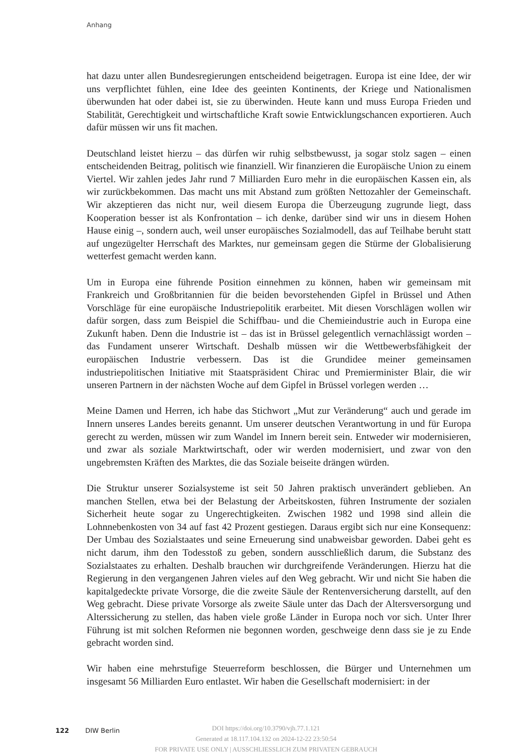Anhang
hat dazu unter allen Bundesregierungen entscheidend beigetragen. Europa ist eine Idee, der wir uns verpflichtet fühlen, eine Idee des geeinten Kontinents, der Kriege und Nationalismen überwunden hat oder dabei ist, sie zu überwinden. Heute kann und muss Europa Frieden und Stabilität, Gerechtigkeit und wirtschaftliche Kraft sowie Entwicklungschancen exportieren. Auch dafür müssen wir uns fit machen.
Deutschland leistet hierzu – das dürfen wir ruhig selbstbewusst, ja sogar stolz sagen – einen entscheidenden Beitrag, politisch wie finanziell. Wir finanzieren die Europäische Union zu einem Viertel. Wir zahlen jedes Jahr rund 7 Milliarden Euro mehr in die europäischen Kassen ein, als wir zurückbekommen. Das macht uns mit Abstand zum größten Nettozahler der Gemeinschaft. Wir akzeptieren das nicht nur, weil diesem Europa die Überzeugung zugrunde liegt, dass Kooperation besser ist als Konfrontation – ich denke, darüber sind wir uns in diesem Hohen Hause einig –, sondern auch, weil unser europäisches Sozialmodell, das auf Teilhabe beruht statt auf ungezügelter Herrschaft des Marktes, nur gemeinsam gegen die Stürme der Globalisierung wetterfest gemacht werden kann.
Um in Europa eine führende Position einnehmen zu können, haben wir gemeinsam mit Frankreich und Großbritannien für die beiden bevorstehenden Gipfel in Brüssel und Athen Vorschläge für eine europäische Industriepolitik erarbeitet. Mit diesen Vorschlägen wollen wir dafür sorgen, dass zum Beispiel die Schiffbau- und die Chemieindustrie auch in Europa eine Zukunft haben. Denn die Industrie ist – das ist in Brüssel gelegentlich vernachlässigt worden – das Fundament unserer Wirtschaft. Deshalb müssen wir die Wettbewerbsfähigkeit der europäischen Industrie verbessern. Das ist die Grundidee meiner gemeinsamen industriepolitischen Initiative mit Staatspräsident Chirac und Premierminister Blair, die wir unseren Partnern in der nächsten Woche auf dem Gipfel in Brüssel vorlegen werden …
Meine Damen und Herren, ich habe das Stichwort „Mut zur Veränderung“ auch und gerade im Innern unseres Landes bereits genannt. Um unserer deutschen Verantwortung in und für Europa gerecht zu werden, müssen wir zum Wandel im Innern bereit sein. Entweder wir modernisieren, und zwar als soziale Marktwirtschaft, oder wir werden modernisiert, und zwar von den ungebremsten Kräften des Marktes, die das Soziale beiseite drängen würden.
Die Struktur unserer Sozialsysteme ist seit 50 Jahren praktisch unverändert geblieben. An manchen Stellen, etwa bei der Belastung der Arbeitskosten, führen Instrumente der sozialen Sicherheit heute sogar zu Ungerechtigkeiten. Zwischen 1982 und 1998 sind allein die Lohnnebenkosten von 34 auf fast 42 Prozent gestiegen. Daraus ergibt sich nur eine Konsequenz: Der Umbau des Sozialstaates und seine Erneuerung sind unabweisbar geworden. Dabei geht es nicht darum, ihm den Todesstoß zu geben, sondern ausschließlich darum, die Substanz des Sozialstaates zu erhalten. Deshalb brauchen wir durchgreifende Veränderungen. Hierzu hat die Regierung in den vergangenen Jahren vieles auf den Weg gebracht. Wir und nicht Sie haben die kapitalgedeckte private Vorsorge, die die zweite Säule der Rentenversicherung darstellt, auf den Weg gebracht. Diese private Vorsorge als zweite Säule unter das Dach der Altersversorgung und Alterssicherung zu stellen, das haben viele große Länder in Europa noch vor sich. Unter Ihrer Führung ist mit solchen Reformen nie begonnen worden, geschweige denn dass sie je zu Ende gebracht worden sind.
Wir haben eine mehrstufige Steuerreform beschlossen, die Bürger und Unternehmen um insgesamt 56 Milliarden Euro entlastet. Wir haben die Gesellschaft modernisiert: in der
122 DIW Berlin
DOI https://doi.org/10.3790/vjh.77.1.121
Generated at 18.117.104.132 on 2024-12-22 23:50:54
FOR PRIVATE USE ONLY | AUSSCHLIESSLICH ZUM PRIVATEN GEBRAUCH